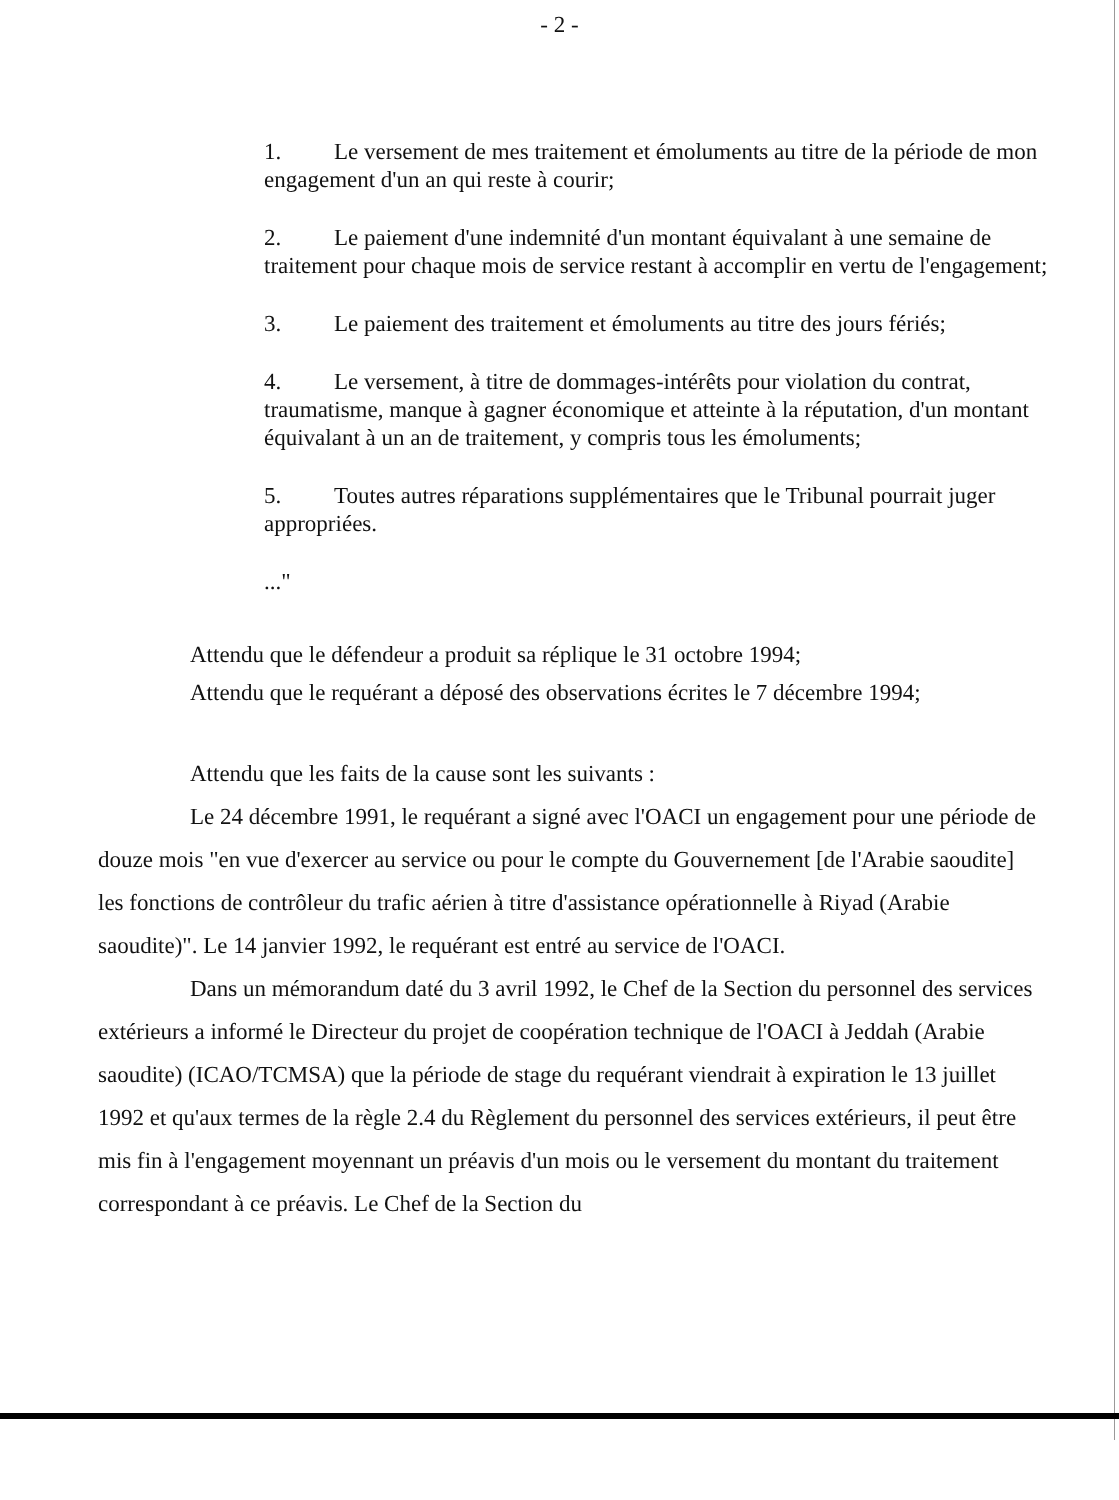- 2 -
1. Le versement de mes traitement et émoluments au titre de la période de mon engagement d'un an qui reste à courir;
2. Le paiement d'une indemnité d'un montant équivalant à une semaine de traitement pour chaque mois de service restant à accomplir en vertu de l'engagement;
3. Le paiement des traitement et émoluments au titre des jours fériés;
4. Le versement, à titre de dommages-intérêts pour violation du contrat, traumatisme, manque à gagner économique et atteinte à la réputation, d'un montant équivalant à un an de traitement, y compris tous les émoluments;
5. Toutes autres réparations supplémentaires que le Tribunal pourrait juger appropriées.
..."
Attendu que le défendeur a produit sa réplique le 31 octobre 1994;
Attendu que le requérant a déposé des observations écrites le 7 décembre 1994;
Attendu que les faits de la cause sont les suivants :
Le 24 décembre 1991, le requérant a signé avec l'OACI un engagement pour une période de douze mois "en vue d'exercer au service ou pour le compte du Gouvernement [de l'Arabie saoudite] les fonctions de contrôleur du trafic aérien à titre d'assistance opérationnelle à Riyad (Arabie saoudite)". Le 14 janvier 1992, le requérant est entré au service de l'OACI.
Dans un mémorandum daté du 3 avril 1992, le Chef de la Section du personnel des services extérieurs a informé le Directeur du projet de coopération technique de l'OACI à Jeddah (Arabie saoudite) (ICAO/TCMSA) que la période de stage du requérant viendrait à expiration le 13 juillet 1992 et qu'aux termes de la règle 2.4 du Règlement du personnel des services extérieurs, il peut être mis fin à l'engagement moyennant un préavis d'un mois ou le versement du montant du traitement correspondant à ce préavis. Le Chef de la Section du